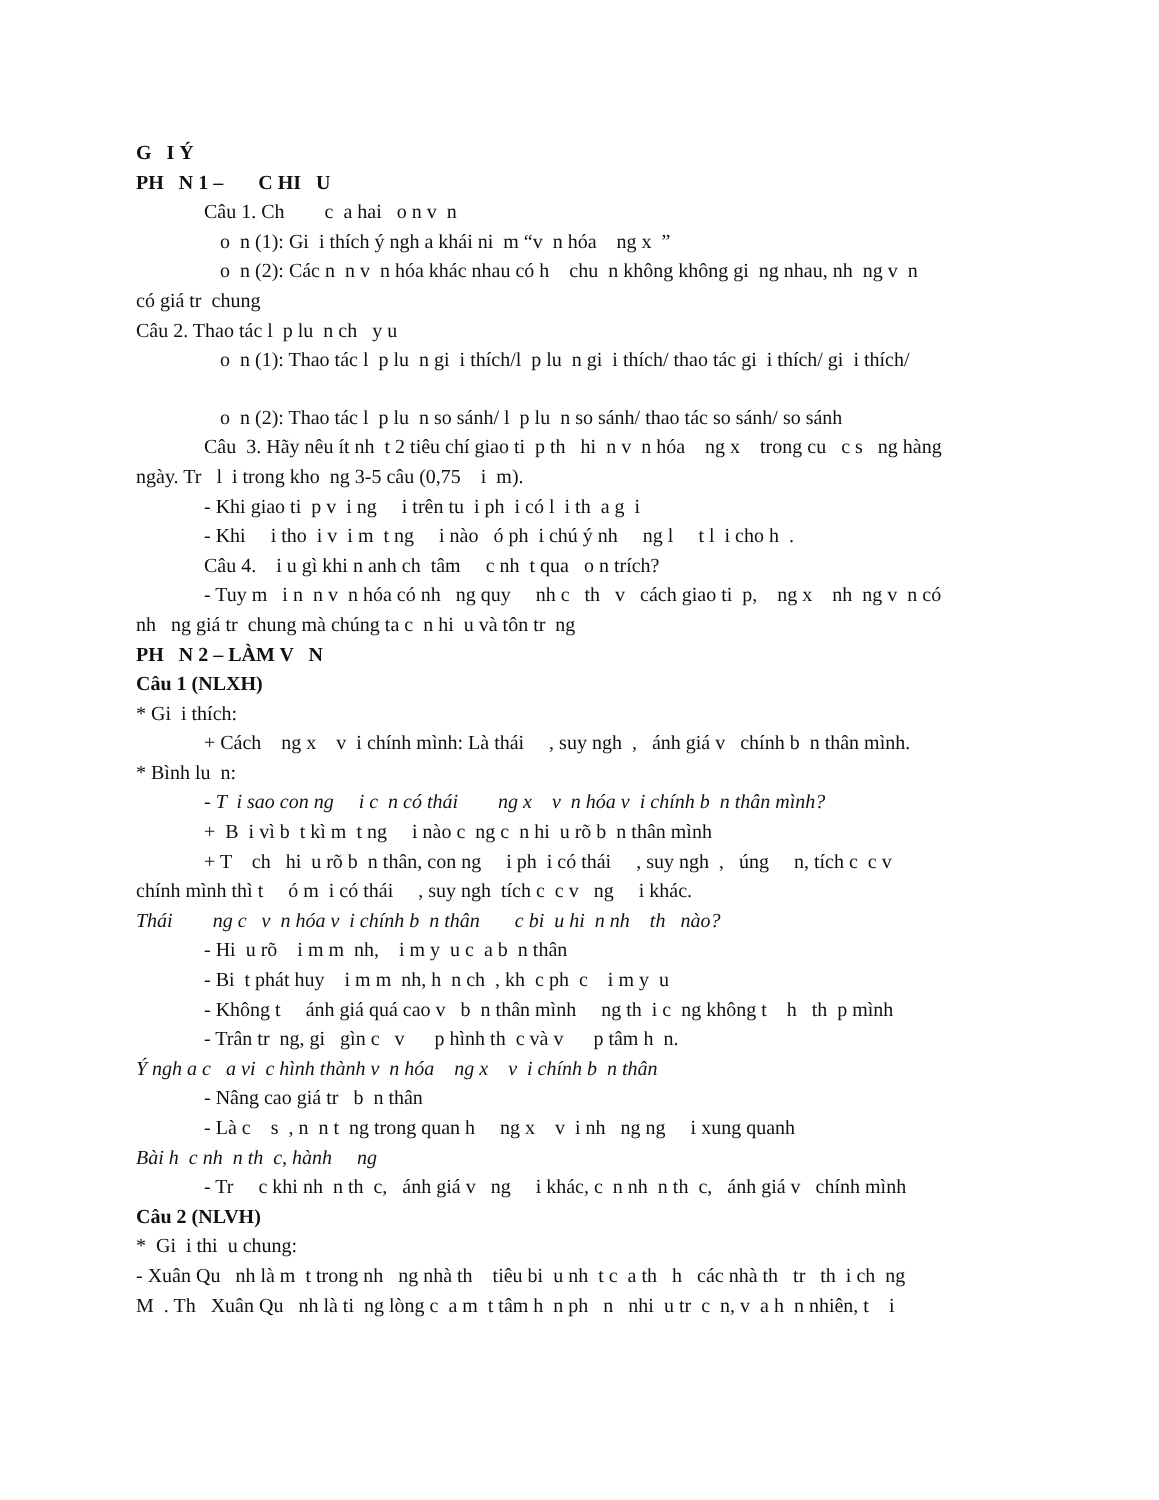G I Ý
PH N 1 – C HI U
Câu 1. Ch c a hai o n v n
o n (1): Gi i thích ý ngh a khái ni m “v n hóa ng x ”
o n (2): Các n n v n hóa khác nhau có h chu n không không gi ng nhau, nh ng v n
có giá tr chung
Câu 2. Thao tác l p lu n ch y u
o n (1): Thao tác l p lu n gi i thích/l p lu n gi i thích/ thao tác gi i thích/ gi i thích/
o n (2): Thao tác l p lu n so sánh/ l p lu n so sánh/ thao tác so sánh/ so sánh
Câu 3. Hãy nêu ít nh t 2 tiêu chí giao ti p th hi n v n hóa ng x trong cu c s ng hàng
ngày. Tr l i trong kho ng 3-5 câu (0,75 i m).
- Khi giao ti p v i ng i trên tu i ph i có l i th a g i
- Khi i tho i v i m t ng i nào ó ph i chú ý nh ng l t l i cho h .
Câu 4. i u gì khi n anh ch tâm c nh t qua o n trích?
- Tuy m i n n v n hóa có nh ng quy nh c th v cách giao ti p, ng x nh ng v n có
nh ng giá tr chung mà chúng ta c n hi u và tôn tr ng
PH N 2 – LÀM V N
Câu 1 (NLXH)
* Gi i thích:
+ Cách ng x v i chính mình: Là thái , suy ngh , ánh giá v chính b n thân mình.
* Bình lu n:
- T i sao con ng i c n có thái ng x v n hóa v i chính b n thân mình?
+ B i vì b t kì m t ng i nào c ng c n hi u rõ b n thân mình
+ T ch hi u rõ b n thân, con ng i ph i có thái , suy ngh , úng n, tích c c v
chính mình thì t ó m i có thái , suy ngh tích c c v ng i khác.
Thái ng c v n hóa v i chính b n thân c bi u hi n nh th nào?
- Hi u rõ i m m nh, i m y u c a b n thân
- Bi t phát huy i m m nh, h n ch , kh c ph c i m y u
- Không t ánh giá quá cao v b n thân mình ng th i c ng không t h th p mình
- Trân tr ng, gi gìn c v p hình th c và v p tâm h n.
Ý ngh a c a vi c hình thành v n hóa ng x v i chính b n thân
- Nâng cao giá tr b n thân
- Là c s , n n t ng trong quan h ng x v i nh ng ng i xung quanh
Bài h c nh n th c, hành ng
- Tr c khi nh n th c, ánh giá v ng i khác, c n nh n th c, ánh giá v chính mình
Câu 2 (NLVH)
* Gi i thi u chung:
- Xuân Qu nh là m t trong nh ng nhà th tiêu bi u nh t c a th h các nhà th tr th i ch ng
M . Th Xuân Qu nh là ti ng lòng c a m t tâm h n ph n nhi u tr c n, v a h n nhiên, t i